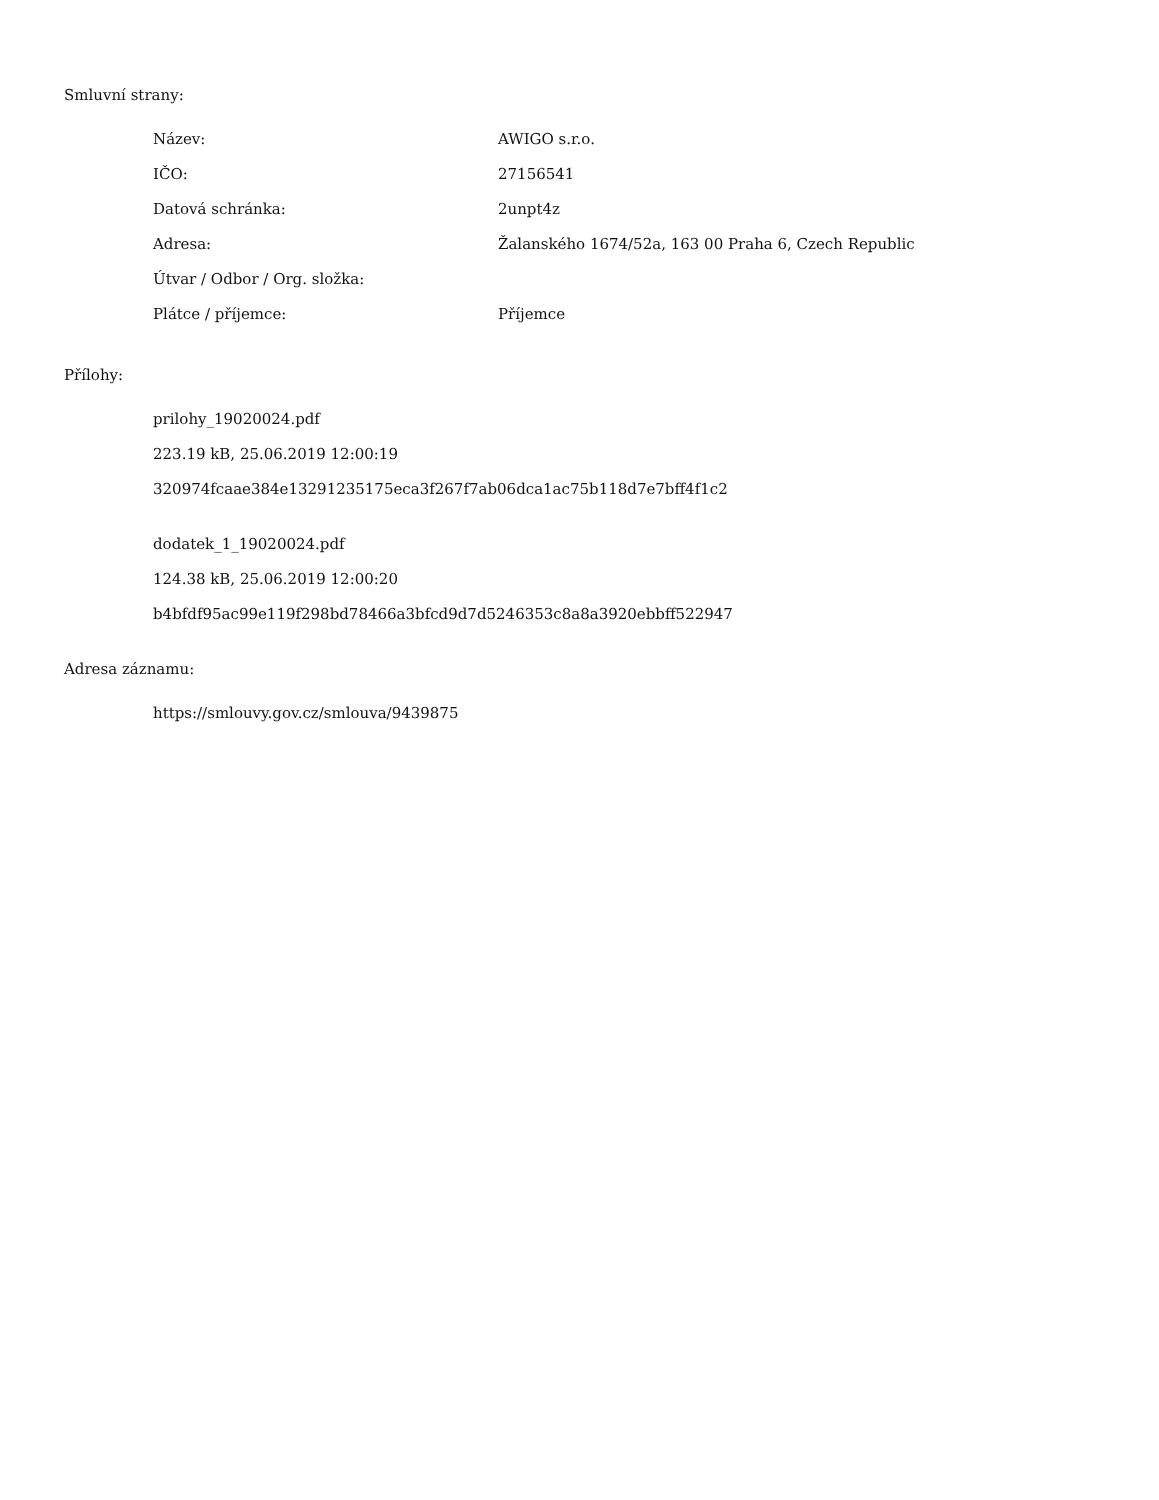Smluvní strany:
| Název: | AWIGO s.r.o. |
| IČO: | 27156541 |
| Datová schránka: | 2unpt4z |
| Adresa: | Žalanského 1674/52a, 163 00 Praha 6, Czech Republic |
| Útvar / Odbor / Org. složka: | |
| Plátce / příjemce: | Příjemce |
Přílohy:
prilohy_19020024.pdf
223.19 kB, 25.06.2019 12:00:19
320974fcaae384e13291235175eca3f267f7ab06dca1ac75b118d7e7bff4f1c2
dodatek_1_19020024.pdf
124.38 kB, 25.06.2019 12:00:20
b4bfdf95ac99e119f298bd78466a3bfcd9d7d5246353c8a8a3920ebbff522947
Adresa záznamu:
https://smlouvy.gov.cz/smlouva/9439875